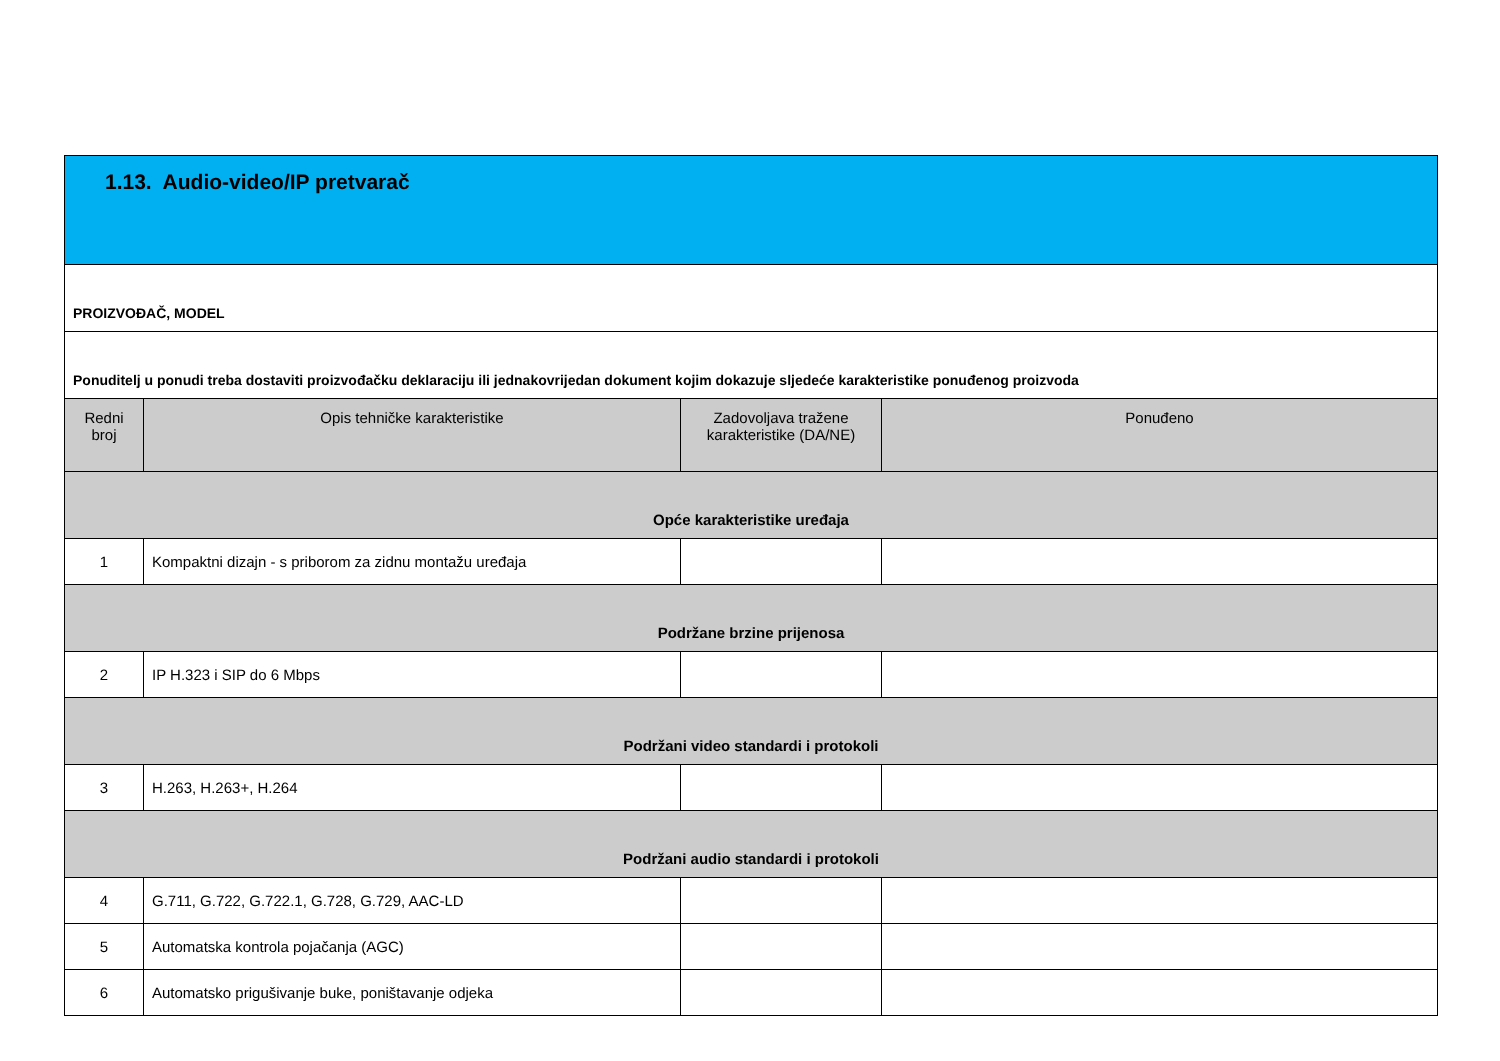| 1.13. Audio-video/IP pretvarač | | | |
| PROIZVOĐAČ, MODEL | | | |
| Ponuditelj u ponudi treba dostaviti proizvođačku deklaraciju ili jednakovrijedan dokument kojim dokazuje sljedeće karakteristike ponuđenog proizvoda | | | |
| Redni broj | Opis tehničke karakteristike | Zadovoljava tražene karakteristike (DA/NE) | Ponuđeno |
| Opće karakteristike uređaja | | | |
| 1 | Kompaktni dizajn - s priborom za zidnu montažu uređaja | | |
| Podržane brzine prijenosa | | | |
| 2 | IP H.323 i SIP do 6 Mbps | | |
| Podržani video standardi i protokoli | | | |
| 3 | H.263, H.263+, H.264 | | |
| Podržani audio standardi i protokoli | | | |
| 4 | G.711, G.722, G.722.1, G.728, G.729, AAC-LD | | |
| 5 | Automatska kontrola pojačanja (AGC) | | |
| 6 | Automatsko prigušivanje buke, poništavanje odjeka | | |